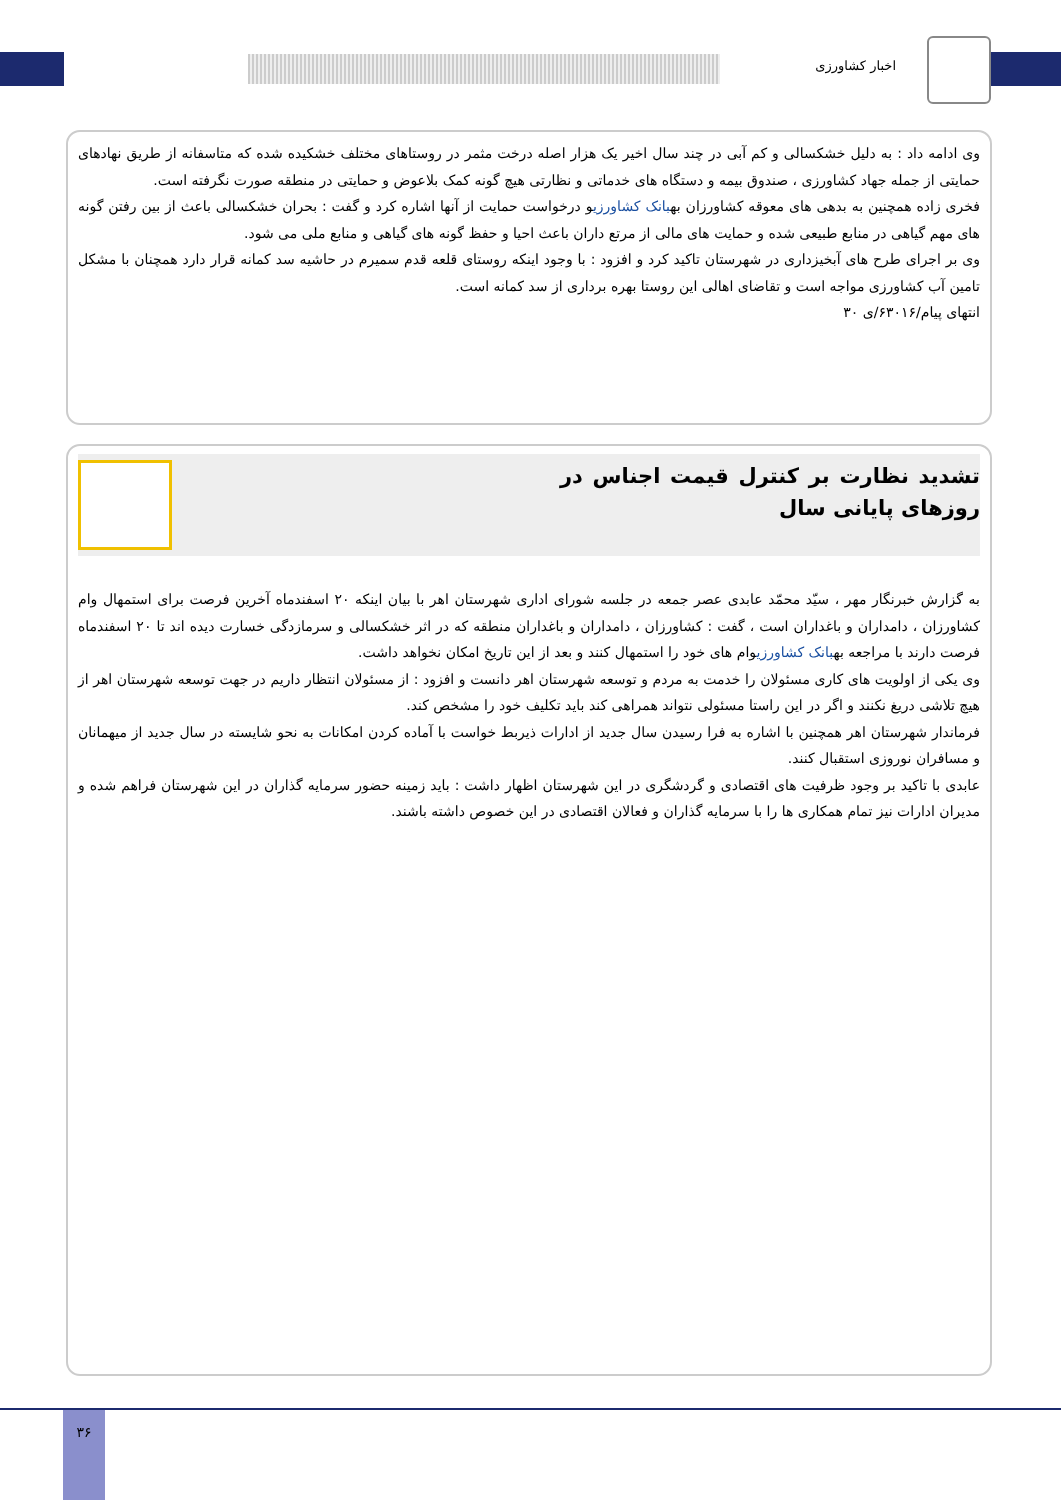اخبار کشاورزی
وی ادامه داد : به دلیل خشکسالی و کم آبی در چند سال اخیر یک هزار اصله درخت مثمر در روستاهای مختلف خشکیده شده که متاسفانه از طریق نهادهای حمایتی از جمله جهاد کشاورزی ، صندوق بیمه و دستگاه های خدماتی و نظارتی هیچ گونه کمک بلاعوض و حمایتی در منطقه صورت نگرفته است.
فخری زاده همچنین به بدهی های معوقه کشاورزان بهبانک کشاورزیو درخواست حمایت از آنها اشاره کرد و گفت : بحران خشکسالی باعث از بین رفتن گونه های مهم گیاهی در منابع طبیعی شده و حمایت های مالی از مرتع داران باعث احیا و حفظ گونه های گیاهی و منابع ملی می شود.
وی بر اجرای طرح های آبخیزداری در شهرستان تاکید کرد و افزود : با وجود اینکه روستای قلعه قدم سمیرم در حاشیه سد کمانه قرار دارد همچنان با مشکل تامین آب کشاورزی مواجه است و تقاضای اهالی این روستا بهره برداری از سد کمانه است.
انتهای پیام/۶۳۰۱۶/ی ۳۰
تشدید نظارت بر کنترل قیمت اجناس در روزهای پایانی سال
به گزارش خبرنگار مهر ، سیّد محمّد عابدی عصر جمعه در جلسه شورای اداری شهرستان اهر با بیان اینکه ۲۰ اسفندماه آخرین فرصت برای استمهال وام کشاورزان ، دامداران و باغداران است ، گفت : کشاورزان ، دامداران و باغداران منطقه که در اثر خشکسالی و سرمازدگی خسارت دیده اند تا ۲۰ اسفندماه فرصت دارند با مراجعه بهبانک کشاورزیوام های خود را استمهال کنند و بعد از این تاریخ امکان نخواهد داشت.
وی یکی از اولویت های کاری مسئولان را خدمت به مردم و توسعه شهرستان اهر دانست و افزود : از مسئولان انتظار داریم در جهت توسعه شهرستان اهر از هیچ تلاشی دریغ نکنند و اگر در این راستا مسئولی نتواند همراهی کند باید تکلیف خود را مشخص کند.
فرماندار شهرستان اهر همچنین با اشاره به فرا رسیدن سال جدید از ادارات ذیربط خواست با آماده کردن امکانات به نحو شایسته در سال جدید از میهمانان و مسافران نوروزی استقبال کنند.
عابدی با تاکید بر وجود ظرفیت های اقتصادی و گردشگری در این شهرستان اظهار داشت : باید زمینه حضور سرمایه گذاران در این شهرستان فراهم شده و مدیران ادارات نیز تمام همکاری ها را با سرمایه گذاران و فعالان اقتصادی در این خصوص داشته باشند.
۳۶